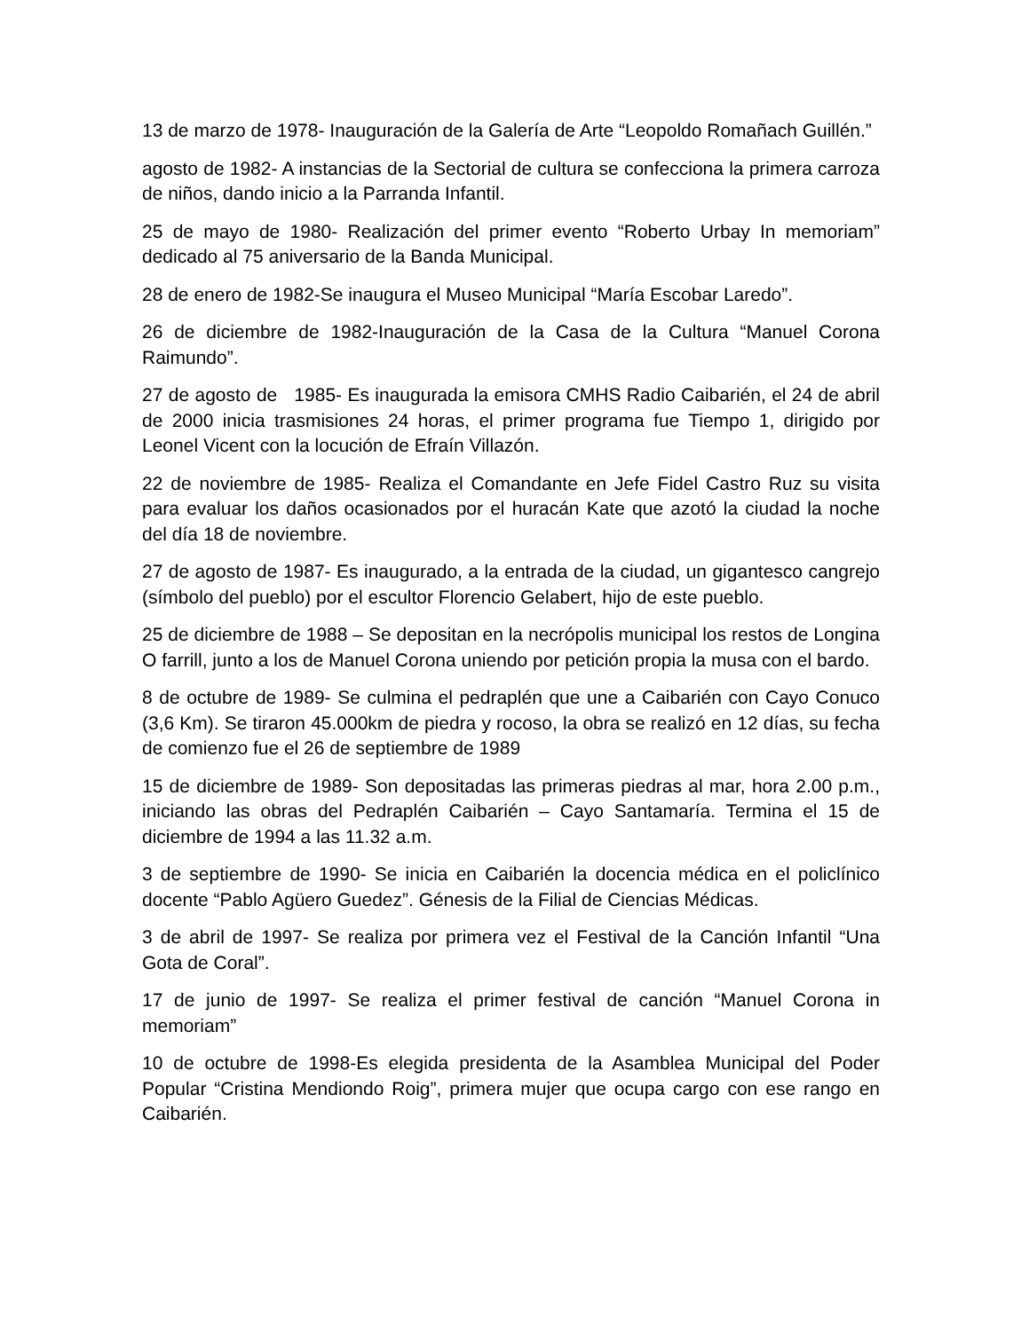13 de marzo de 1978- Inauguración de la Galería de Arte “Leopoldo Romañach Guillén.”
agosto de 1982- A instancias de la Sectorial de cultura se confecciona la primera carroza de niños, dando inicio a la Parranda Infantil.
25 de mayo de 1980- Realización del primer evento “Roberto Urbay In memoriam” dedicado al 75 aniversario de la Banda Municipal.
28 de enero de 1982-Se inaugura el Museo Municipal “María Escobar Laredo”.
26 de diciembre de 1982-Inauguración de la Casa de la Cultura “Manuel Corona Raimundo”.
27 de agosto de 1985- Es inaugurada la emisora CMHS Radio Caibarién, el 24 de abril de 2000 inicia trasmisiones 24 horas, el primer programa fue Tiempo 1, dirigido por Leonel Vicent con la locución de Efraín Villazón.
22 de noviembre de 1985- Realiza el Comandante en Jefe Fidel Castro Ruz su visita para evaluar los daños ocasionados por el huracán Kate que azotó la ciudad la noche del día 18 de noviembre.
27 de agosto de 1987- Es inaugurado, a la entrada de la ciudad, un gigantesco cangrejo (símbolo del pueblo) por el escultor Florencio Gelabert, hijo de este pueblo.
25 de diciembre de 1988 – Se depositan en la necrópolis municipal los restos de Longina O farrill, junto a los de Manuel Corona uniendo por petición propia la musa con el bardo.
8 de octubre de 1989- Se culmina el pedraplén que une a Caibarién con Cayo Conuco (3,6 Km). Se tiraron 45.000km de piedra y rocoso, la obra se realizó en 12 días, su fecha de comienzo fue el 26 de septiembre de 1989
15 de diciembre de 1989- Son depositadas las primeras piedras al mar, hora 2.00 p.m., iniciando las obras del Pedraplén Caibarién – Cayo Santamaría. Termina el 15 de diciembre de 1994 a las 11.32 a.m.
3 de septiembre de 1990- Se inicia en Caibarién la docencia médica en el policlínico docente “Pablo Agüero Guedez”. Génesis de la Filial de Ciencias Médicas.
3 de abril de 1997- Se realiza por primera vez el Festival de la Canción Infantil “Una Gota de Coral”.
17 de junio de 1997- Se realiza el primer festival de canción “Manuel Corona in memoriam”
10 de octubre de 1998-Es elegida presidenta de la Asamblea Municipal del Poder Popular “Cristina Mendiondo Roig”, primera mujer que ocupa cargo con ese rango en Caibarién.